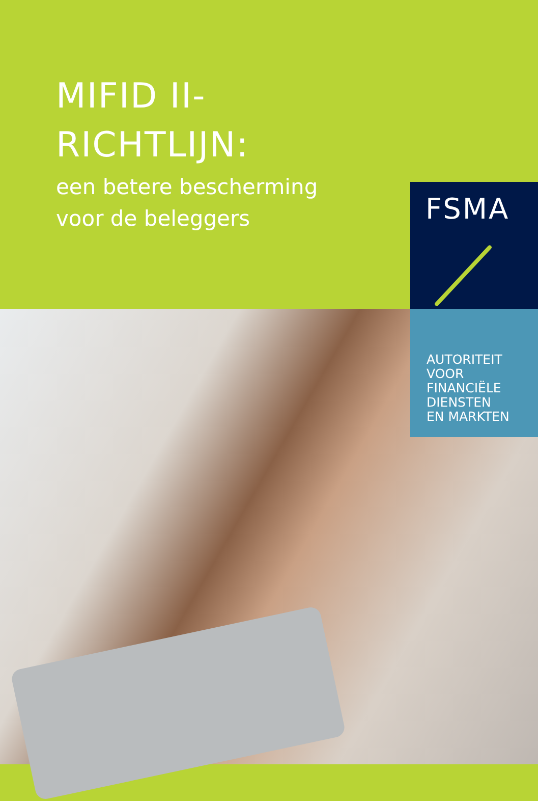MIFID II-
RICHTLIJN:
een betere bescherming
voor de beleggers
FSMA
AUTORITEIT
VOOR
FINANCIËLE
DIENSTEN
EN MARKTEN